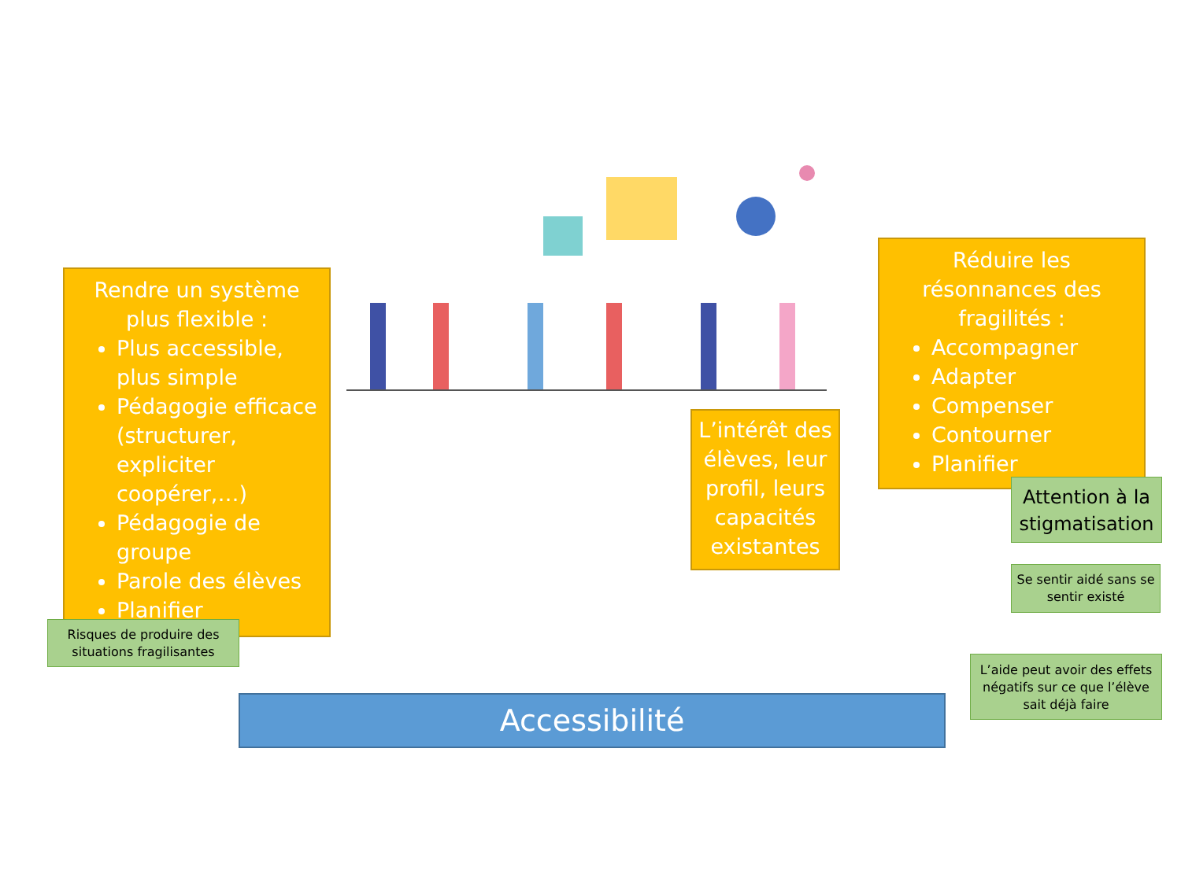Rendre un système plus flexible :
Plus accessible, plus simple
Pédagogie efficace (structurer, expliciter coopérer,…)
Pédagogie de groupe
Parole des élèves
Planifier
Risques de produire des situations fragilisantes
L’intérêt des élèves, leur profil, leurs capacités existantes
Réduire les résonnances des fragilités :
Accompagner
Adapter
Compenser
Contourner
Planifier
Attention à la stigmatisation
Se sentir aidé sans se sentir existé
L’aide peut avoir des effets négatifs sur ce que l’élève sait déjà faire
Accessibilité